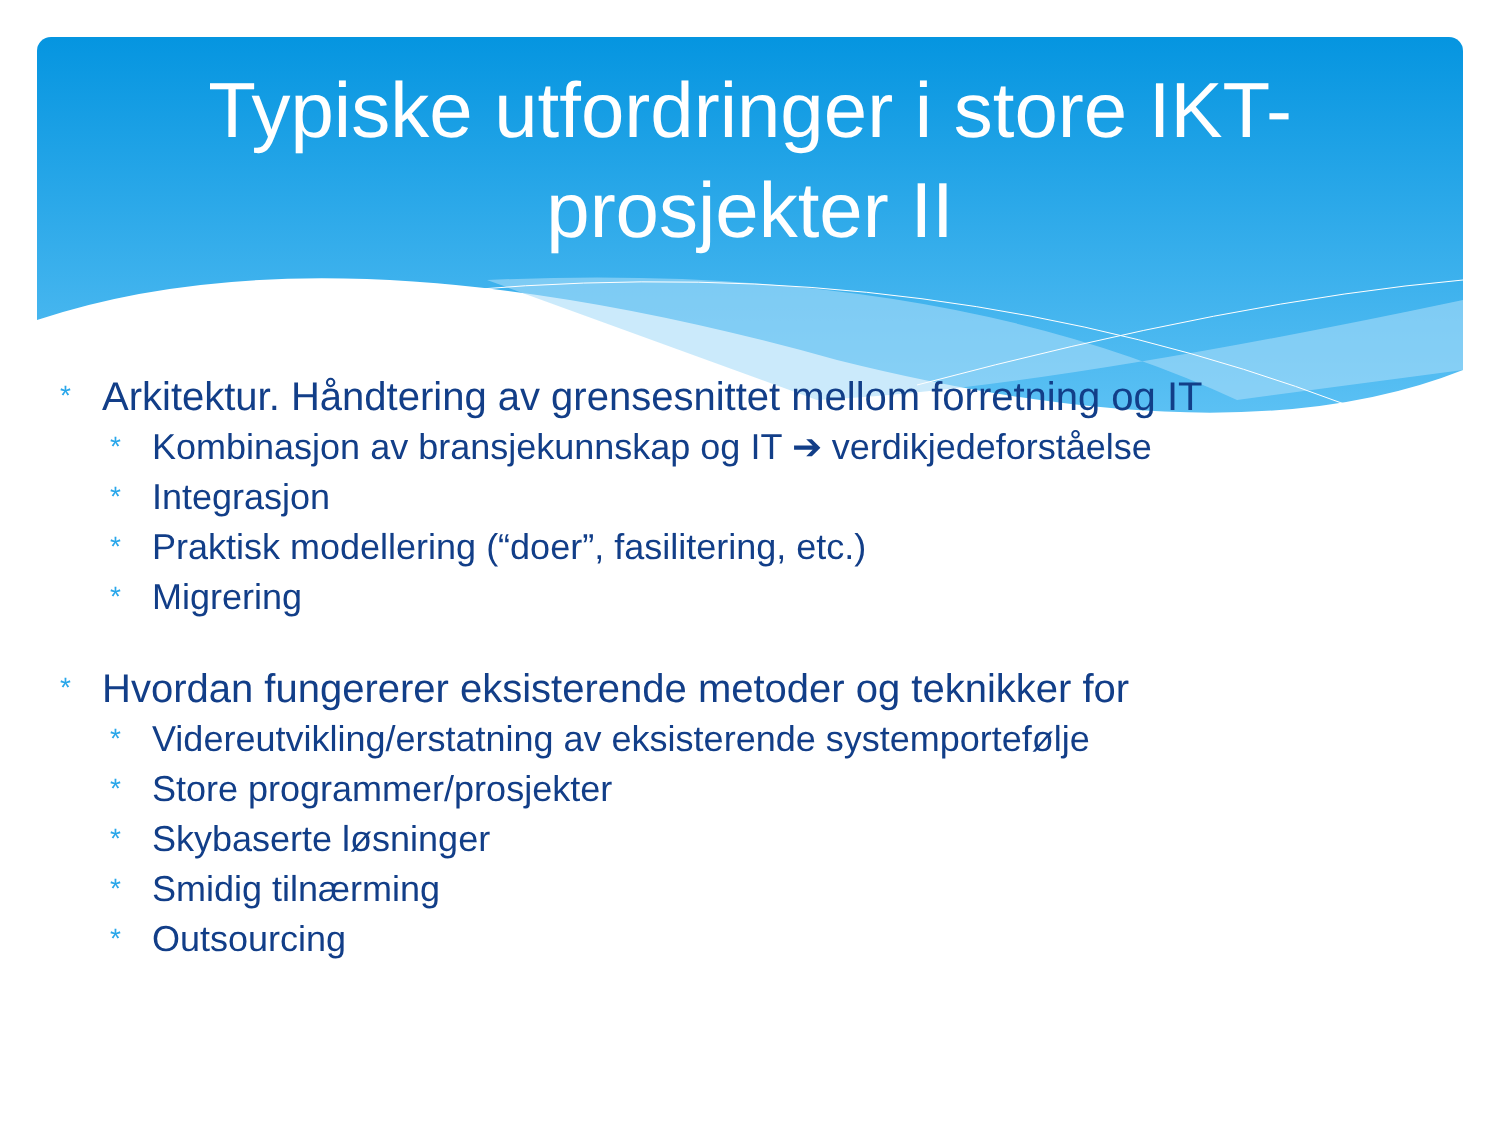Typiske utfordringer i store IKT-prosjekter II
* Arkitektur. Håndtering av grensesnittet mellom forretning og IT
* Kombinasjon av bransjekunnskap og IT ➔ verdikjedeforståelse
* Integrasjon
* Praktisk modellering (“doer”, fasilitering, etc.)
* Migrering
* Hvordan fungererer eksisterende metoder og teknikker for
* Videreutvikling/erstatning av eksisterende systemportefølje
* Store programmer/prosjekter
* Skybaserte løsninger
* Smidig tilnærming
* Outsourcing